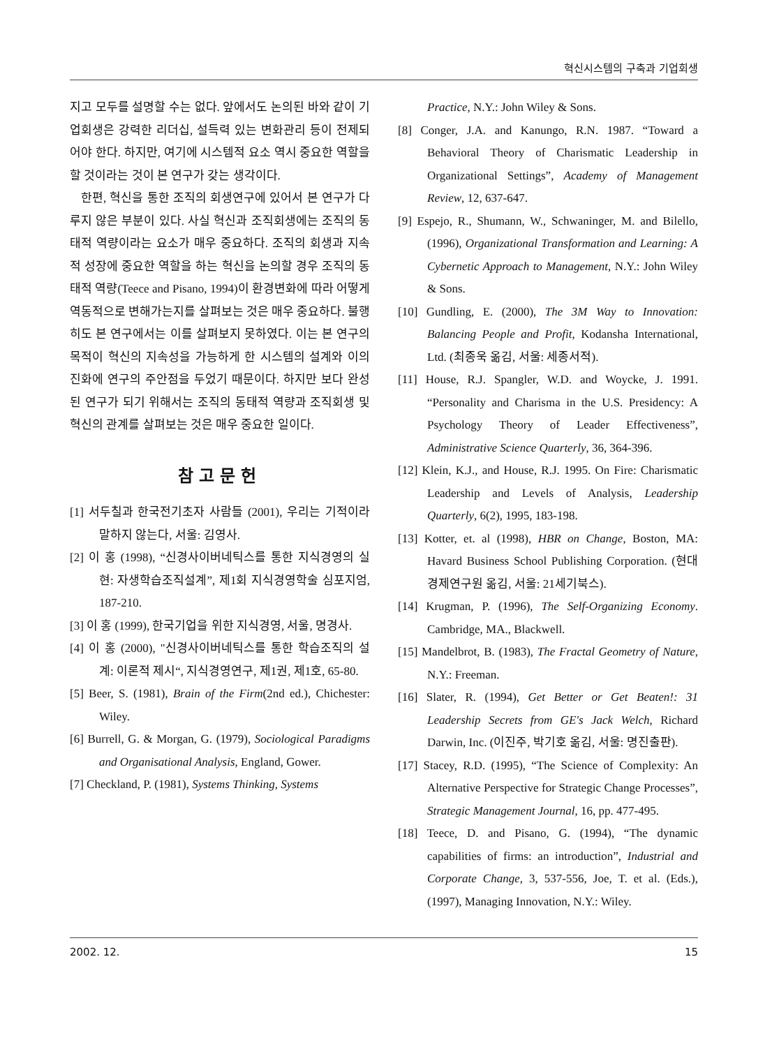혁신시스템의 구축과 기업회생
지고 모두를 설명할 수는 없다. 앞에서도 논의된 바와 같이 기업회생은 강력한 리더십, 설득력 있는 변화관리 등이 전제되어야 한다. 하지만, 여기에 시스템적 요소 역시 중요한 역할을 할 것이라는 것이 본 연구가 갖는 생각이다.
한편, 혁신을 통한 조직의 회생연구에 있어서 본 연구가 다루지 않은 부분이 있다. 사실 혁신과 조직회생에는 조직의 동태적 역량이라는 요소가 매우 중요하다. 조직의 회생과 지속적 성장에 중요한 역할을 하는 혁신을 논의할 경우 조직의 동태적 역량(Teece and Pisano, 1994)이 환경변화에 따라 어떻게 역동적으로 변해가는지를 살펴보는 것은 매우 중요하다. 불행히도 본 연구에서는 이를 살펴보지 못하였다. 이는 본 연구의 목적이 혁신의 지속성을 가능하게 한 시스템의 설계와 이의 진화에 연구의 주안점을 두었기 때문이다. 하지만 보다 완성된 연구가 되기 위해서는 조직의 동태적 역량과 조직회생 및 혁신의 관계를 살펴보는 것은 매우 중요한 일이다.
참고문헌
[1] 서두칠과 한국전기초자 사람들 (2001), 우리는 기적이라 말하지 않는다, 서울: 김영사.
[2] 이 홍 (1998), “신경사이버네틱스를 통한 지식경영의 실현: 자생학습조직설계”, 제1회 지식경영학술 심포지엄, 187-210.
[3] 이 홍 (1999), 한국기업을 위한 지식경영, 서울, 명경사.
[4] 이 홍 (2000), "신경사이버네틱스를 통한 학습조직의 설계: 이론적 제시“, 지식경영연구, 제1권, 제1호, 65-80.
[5] Beer, S. (1981), Brain of the Firm(2nd ed.), Chichester: Wiley.
[6] Burrell, G. & Morgan, G. (1979), Sociological Paradigms and Organisational Analysis, England, Gower.
[7] Checkland, P. (1981), Systems Thinking, Systems
Practice, N.Y.: John Wiley & Sons.
[8] Conger, J.A. and Kanungo, R.N. 1987. “Toward a Behavioral Theory of Charismatic Leadership in Organizational Settings”, Academy of Management Review, 12, 637-647.
[9] Espejo, R., Shumann, W., Schwaninger, M. and Bilello, (1996), Organizational Transformation and Learning: A Cybernetic Approach to Management, N.Y.: John Wiley & Sons.
[10] Gundling, E. (2000), The 3M Way to Innovation: Balancing People and Profit, Kodansha International, Ltd. (최종욱 옮김, 서울: 세종서적).
[11] House, R.J. Spangler, W.D. and Woycke, J. 1991. “Personality and Charisma in the U.S. Presidency: A Psychology Theory of Leader Effectiveness”, Administrative Science Quarterly, 36, 364-396.
[12] Klein, K.J., and House, R.J. 1995. On Fire: Charismatic Leadership and Levels of Analysis, Leadership Quarterly, 6(2), 1995, 183-198.
[13] Kotter, et. al (1998), HBR on Change, Boston, MA: Havard Business School Publishing Corporation. (현대경제연구원 옮김, 서울: 21세기북스).
[14] Krugman, P. (1996), The Self-Organizing Economy. Cambridge, MA., Blackwell.
[15] Mandelbrot, B. (1983), The Fractal Geometry of Nature, N.Y.: Freeman.
[16] Slater, R. (1994), Get Better or Get Beaten!: 31 Leadership Secrets from GE's Jack Welch, Richard Darwin, Inc. (이진주, 박기호 옮김, 서울: 명진출판).
[17] Stacey, R.D. (1995), “The Science of Complexity: An Alternative Perspective for Strategic Change Processes”, Strategic Management Journal, 16, pp. 477-495.
[18] Teece, D. and Pisano, G. (1994), “The dynamic capabilities of firms: an introduction”, Industrial and Corporate Change, 3, 537-556, Joe, T. et al. (Eds.), (1997), Managing Innovation, N.Y.: Wiley.
2002. 12. 15